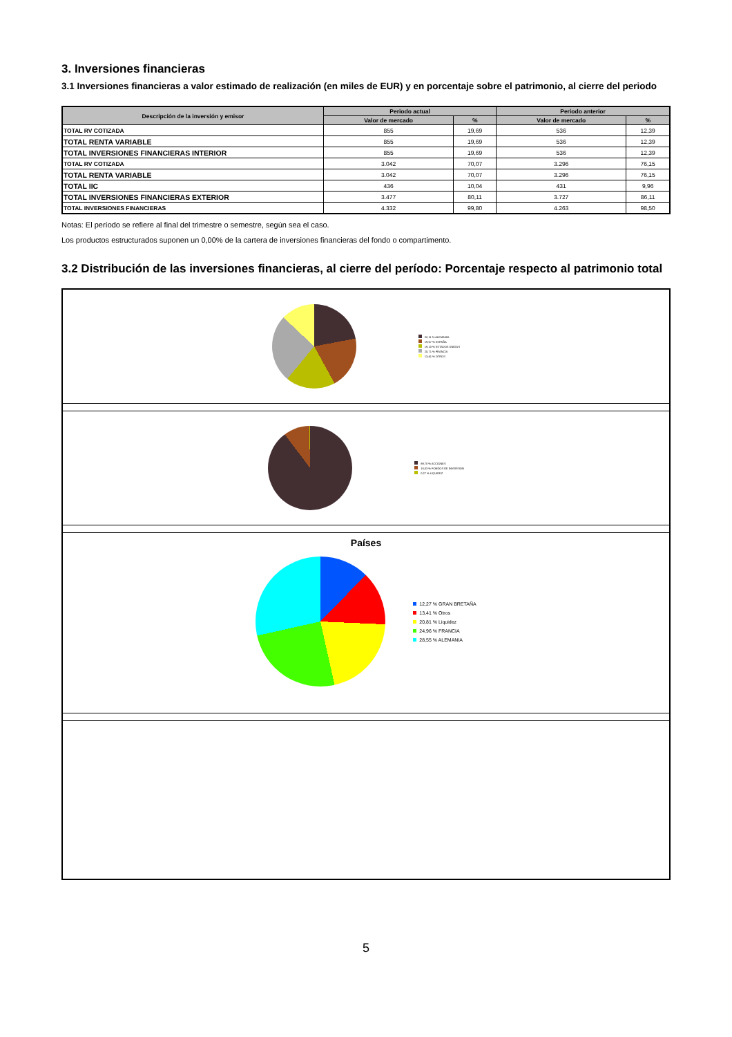3. Inversiones financieras
3.1 Inversiones financieras a valor estimado de realización (en miles de EUR) y en porcentaje sobre el patrimonio, al cierre del periodo
| Descripción de la inversión y emisor | Periodo actual | | Periodo anterior | |
| --- | --- | --- | --- | --- |
| | Valor de mercado | % | Valor de mercado | % |
| TOTAL RV COTIZADA | 855 | 19,69 | 536 | 12,39 |
| TOTAL RENTA VARIABLE | 855 | 19,69 | 536 | 12,39 |
| TOTAL INVERSIONES FINANCIERAS INTERIOR | 855 | 19,69 | 536 | 12,39 |
| TOTAL RV COTIZADA | 3.042 | 70,07 | 3.296 | 76,15 |
| TOTAL RENTA VARIABLE | 3.042 | 70,07 | 3.296 | 76,15 |
| TOTAL IIC | 436 | 10,04 | 431 | 9,96 |
| TOTAL INVERSIONES FINANCIERAS EXTERIOR | 3.477 | 80,11 | 3.727 | 86,11 |
| TOTAL INVERSIONES FINANCIERAS | 4.332 | 99,80 | 4.263 | 98,50 |
Notas: El período se refiere al final del trimestre o semestre, según sea el caso.
Los productos estructurados suponen un 0,00% de la cartera de inversiones financieras del fondo o compartimento.
3.2 Distribución de las inversiones financieras, al cierre del período: Porcentaje respecto al patrimonio total
22,11 % ALEMANIA
19,67 % ESPAÑA
19,10 % ESTADOS UNIDOS
25,71 % FRANCIA
13,41 % OTROS
89,70 % ACCIONES
10,03 % FONDOS DE INVERSION
0,27 % LIQUIDEZ
Países
12,27 % GRAN BRETAÑA
13,41 % Otros
20,81 % Liquidez
24,96 % FRANCIA
28,55 % ALEMANIA
5